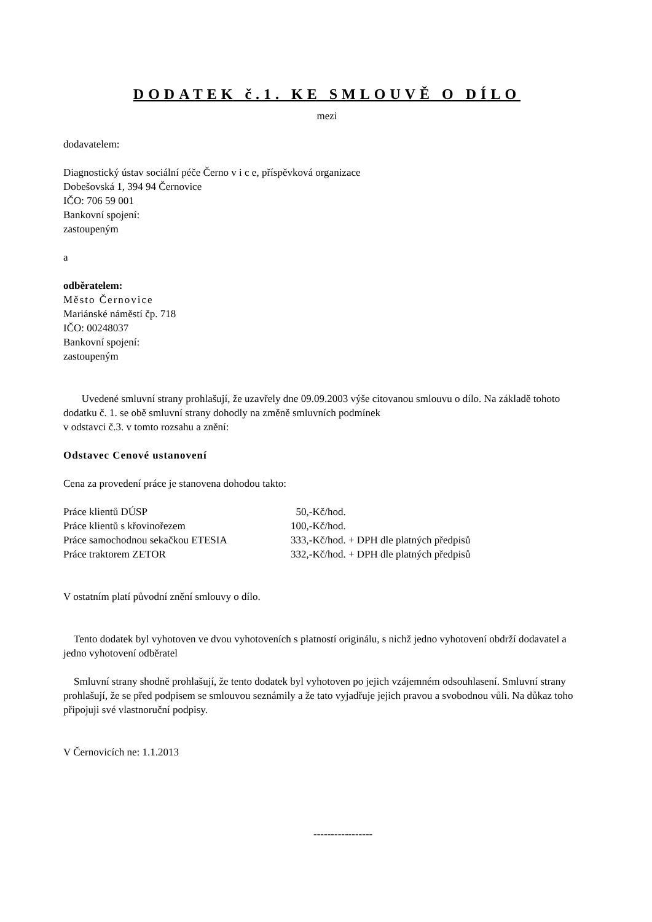DODATEK č.1. KE SMLOUVĚ O DÍLO
mezi
dodavatelem:
Diagnostický ústav sociální péče Černo v i c e, příspěvková organizace
Dobešovská 1, 394 94 Černovice
IČO: 706 59 001
Bankovní spojení:
zastoupeným
a
odběratelem:
Město Černovice
Mariánské náměstí čp. 718
IČO: 00248037
Bankovní spojení:
zastoupeným
Uvedené smluvní strany prohlašují, že uzavřely dne 09.09.2003 výše citovanou smlouvu o dílo. Na základě tohoto dodatku č. 1. se obě smluvní strany dohodly na změně smluvních podmínek
v odstavci č.3. v tomto rozsahu a znění:
Odstavec Cenové ustanovení
Cena za provedení práce je stanovena dohodou takto:
| Práce klientů DÚSP | 50,-Kč/hod. |
| Práce klientů s křovinořezem | 100,-Kč/hod. |
| Práce samochodnou sekačkou ETESIA | 333,-Kč/hod. + DPH dle platných předpisů |
| Práce traktorem ZETOR | 332,-Kč/hod. + DPH dle platných předpisů |
V ostatním platí původní znění smlouvy o dílo.
Tento dodatek byl vyhotoven ve dvou vyhotoveních s platností originálu, s nichž jedno vyhotovení obdrží dodavatel a jedno vyhotovení odběratel
Smluvní strany shodně prohlašují, že tento dodatek byl vyhotoven po jejich vzájemném odsouhlasení. Smluvní strany prohlašují, že se před podpisem se smlouvou seznámily a že tato vyjadřuje jejich pravou a svobodnou vůli. Na důkaz toho připojuji své vlastnoruční podpisy.
V Černovicích ne: 1.1.2013
-----------------